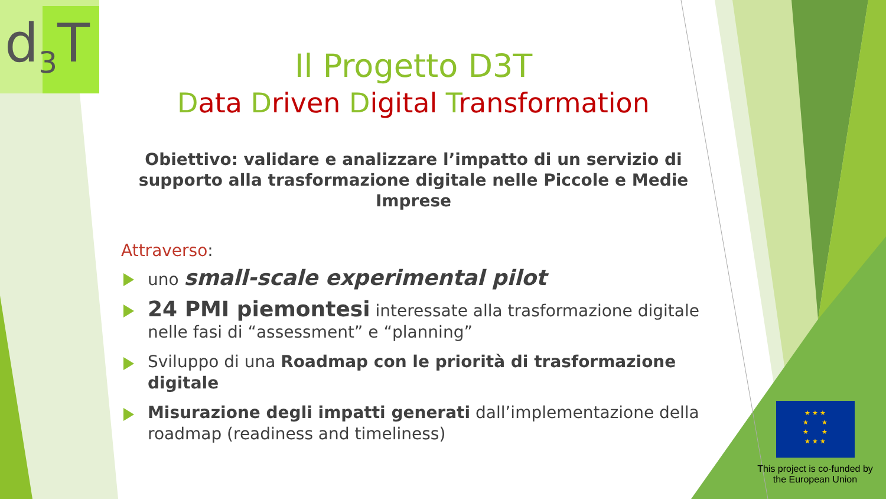d<sub>3</sub>T
Il Progetto D3T
Data Driven Digital Transformation
Obiettivo: validare e analizzare l’impatto di un servizio di supporto alla trasformazione digitale nelle Piccole e Medie Imprese
Attraverso:
uno small-scale experimental pilot
24 PMI piemontesi interessate alla trasformazione digitale nelle fasi di “assessment” e “planning”
Sviluppo di una Roadmap con le priorità di trasformazione digitale
Misurazione degli impatti generati dall’implementazione della roadmap (readiness and timeliness)
★ ★ ★
★ ★
★ ★
★ ★ ★
This project is co-funded by
the European Union